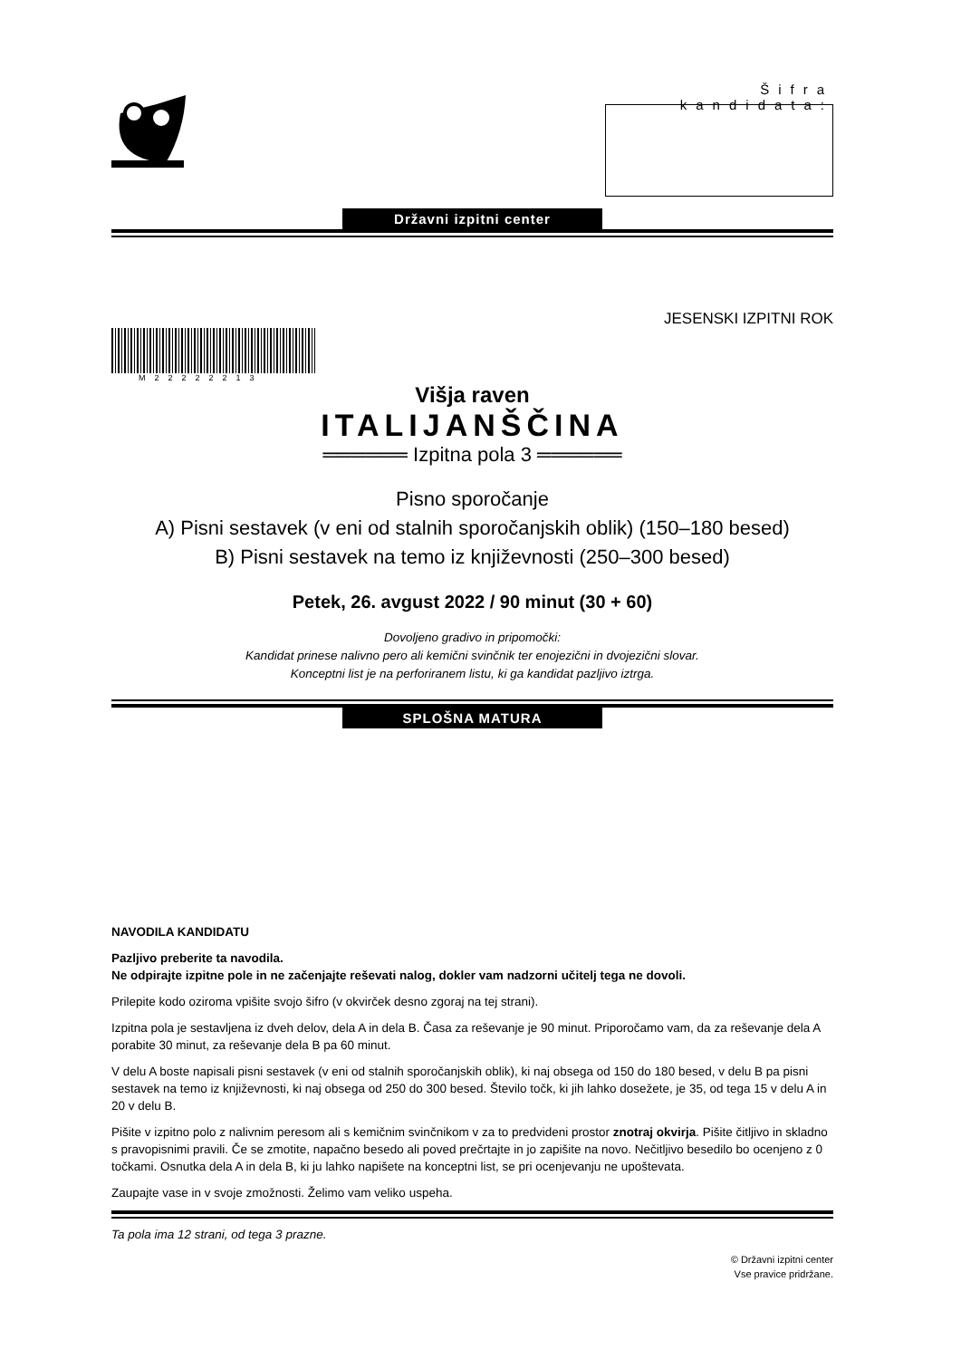Šifra kandidata:
Državni izpitni center
JESENSKI IZPITNI ROK
M22222213
Višja raven
ITALIJANŠČINA
══════ Izpitna pola 3 ══════
Pisno sporočanje
A) Pisni sestavek (v eni od stalnih sporočanjskih oblik) (150–180 besed)
B) Pisni sestavek na temo iz književnosti (250–300 besed)
Petek, 26. avgust 2022 / 90 minut (30 + 60)
Dovoljeno gradivo in pripomočki:
Kandidat prinese nalivno pero ali kemični svinčnik ter enojezični in dvojezični slovar.
Konceptni list je na perforiranem listu, ki ga kandidat pazljivo iztrga.
SPLOŠNA MATURA
NAVODILA KANDIDATU
Pazljivo preberite ta navodila.
Ne odpirajte izpitne pole in ne začenjajte reševati nalog, dokler vam nadzorni učitelj tega ne dovoli.
Prilepite kodo oziroma vpišite svojo šifro (v okvirček desno zgoraj na tej strani).
Izpitna pola je sestavljena iz dveh delov, dela A in dela B. Časa za reševanje je 90 minut. Priporočamo vam, da za reševanje dela A porabite 30 minut, za reševanje dela B pa 60 minut.
V delu A boste napisali pisni sestavek (v eni od stalnih sporočanjskih oblik), ki naj obsega od 150 do 180 besed, v delu B pa pisni sestavek na temo iz književnosti, ki naj obsega od 250 do 300 besed. Število točk, ki jih lahko dosežete, je 35, od tega 15 v delu A in 20 v delu B.
Pišite v izpitno polo z nalivnim peresom ali s kemičnim svinčnikom v za to predvideni prostor znotraj okvirja. Pišite čitljivo in skladno s pravopisnimi pravili. Če se zmotite, napačno besedo ali poved prečrtajte in jo zapišite na novo. Nečitljivo besedilo bo ocenjeno z 0 točkami. Osnutka dela A in dela B, ki ju lahko napišete na konceptni list, se pri ocenjevanju ne upoštevata.
Zaupajte vase in v svoje zmožnosti. Želimo vam veliko uspeha.
Ta pola ima 12 strani, od tega 3 prazne.
© Državni izpitni center
Vse pravice pridržane.